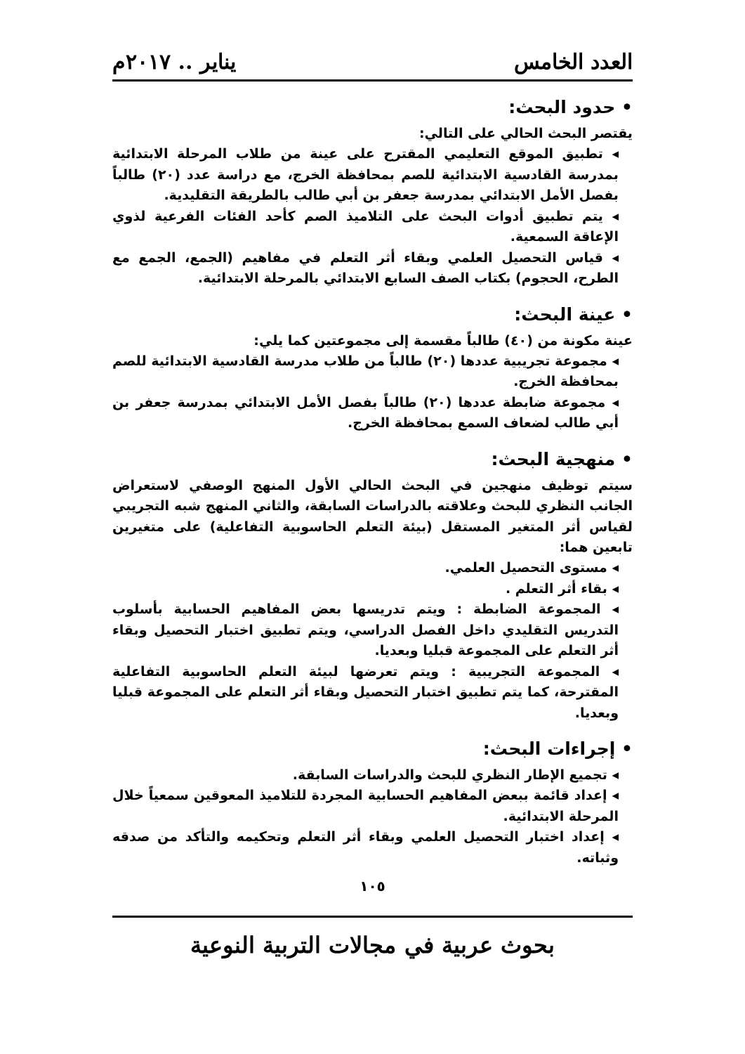العدد الخامس يناير .. ٢٠١٧م
• حدود البحث:
يقتصر البحث الحالي على التالي:
تطبيق الموقع التعليمي المقترح على عينة من طلاب المرحلة الابتدائية بمدرسة القادسية الابتدائية للصم بمحافظة الخرج، مع دراسة عدد (٢٠) طالباً بفصل الأمل الابتدائي بمدرسة جعفر بن أبي طالب بالطريقة التقليدية.
يتم تطبيق أدوات البحث على التلاميذ الصم كأحد الفئات الفرعية لذوي الإعاقة السمعية.
قياس التحصيل العلمي وبقاء أثر التعلم في مفاهيم (الجمع، الجمع مع الطرح، الحجوم) بكتاب الصف السابع الابتدائي بالمرحلة الابتدائية.
• عينة البحث:
عينة مكونة من (٤٠) طالباً مقسمة إلى مجموعتين كما يلي:
مجموعة تجريبية عددها (٢٠) طالباً من طلاب مدرسة القادسية الابتدائية للصم بمحافظة الخرج.
مجموعة ضابطة عددها (٢٠) طالباً بفصل الأمل الابتدائي بمدرسة جعفر بن أبي طالب لضعاف السمع بمحافظة الخرج.
• منهجية البحث:
سيتم توظيف منهجين في البحث الحالي الأول المنهج الوصفي لاستعراض الجانب النظري للبحث وعلاقته بالدراسات السابقة، والثاني المنهج شبه التجريبي لقياس أثر المتغير المستقل (بيئة التعلم الحاسوبية التفاعلية) على متغيرين تابعين هما:
مستوى التحصيل العلمي.
بقاء أثر التعلم .
المجموعة الضابطة : ويتم تدريسها بعض المفاهيم الحسابية بأسلوب التدريس التقليدي داخل الفصل الدراسي، ويتم تطبيق اختبار التحصيل وبقاء أثر التعلم على المجموعة قبليا وبعديا.
المجموعة التجريبية : ويتم تعرضها لبيئة التعلم الحاسوبية التفاعلية المقترحة، كما يتم تطبيق اختبار التحصيل وبقاء أثر التعلم على المجموعة قبليا وبعديا.
• إجراءات البحث:
تجميع الإطار النظري للبحث والدراسات السابقة.
إعداد قائمة ببعض المفاهيم الحسابية المجردة للتلاميذ المعوقين سمعياً خلال المرحلة الابتدائية.
إعداد اختبار التحصيل العلمي وبقاء أثر التعلم وتحكيمه والتأكد من صدقه وثباته.
١٠٥
بحوث عربية في مجالات التربية النوعية